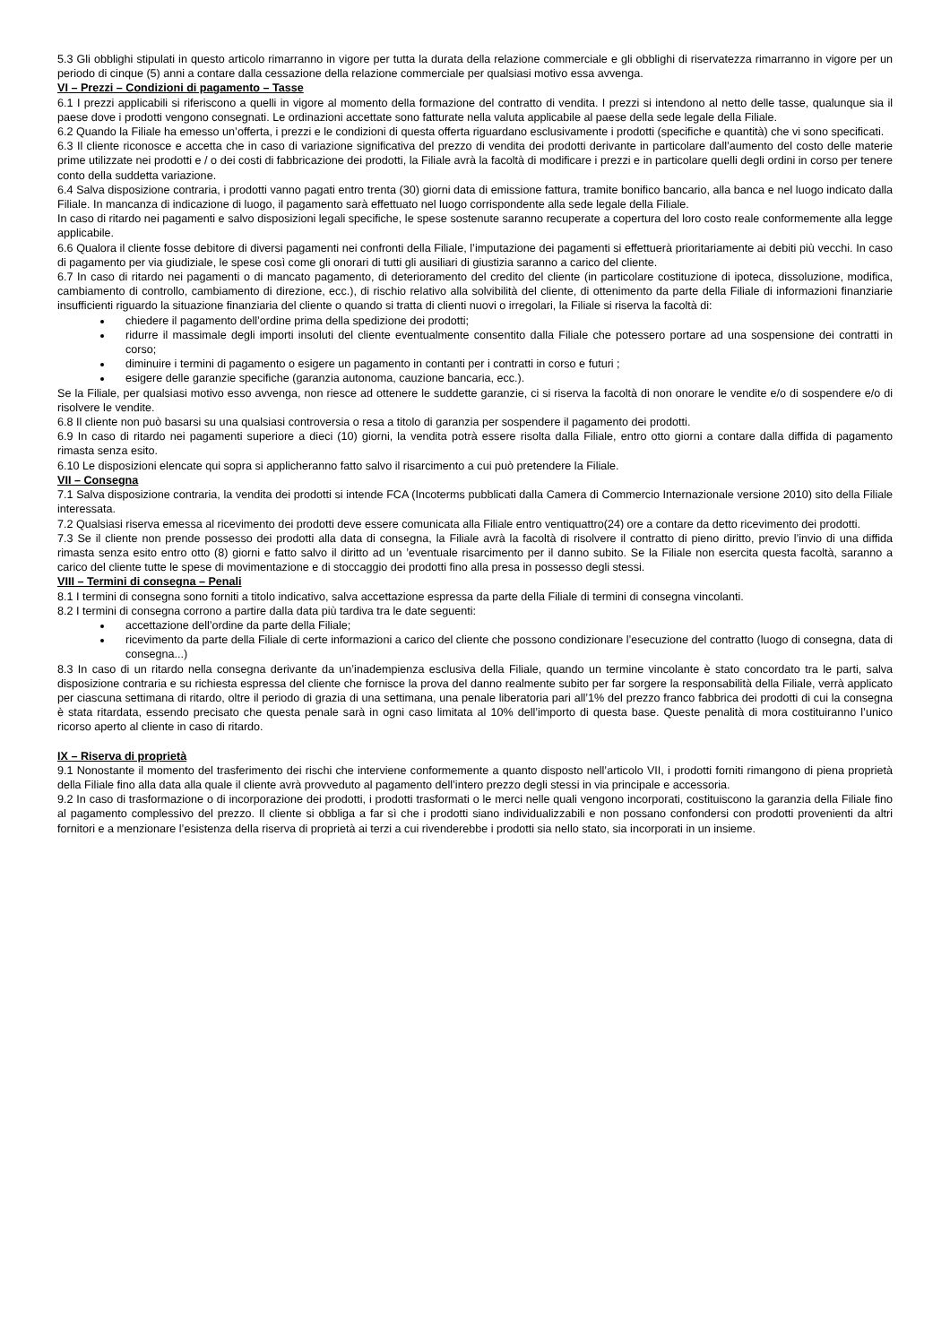5.3 Gli obblighi stipulati in questo articolo rimarranno in vigore per tutta la durata della relazione commerciale e gli obblighi di riservatezza rimarranno in vigore per un periodo di cinque (5) anni a contare dalla cessazione della relazione commerciale per qualsiasi motivo essa avvenga.
VI – Prezzi – Condizioni di pagamento – Tasse
6.1 I prezzi applicabili si riferiscono a quelli in vigore al momento della formazione del contratto di vendita. I prezzi si intendono al netto delle tasse, qualunque sia il paese dove i prodotti vengono consegnati. Le ordinazioni accettate sono fatturate nella valuta applicabile al paese della sede legale della Filiale.
6.2 Quando la Filiale ha emesso un’offerta, i prezzi e le condizioni di questa offerta riguardano esclusivamente i prodotti (specifiche e quantità) che vi sono specificati.
6.3 Il cliente riconosce e accetta che in caso di variazione significativa del prezzo di vendita dei prodotti derivante in particolare dall’aumento del costo delle materie prime utilizzate nei prodotti e / o dei costi di fabbricazione dei prodotti, la Filiale avrà la facoltà di modificare i prezzi e in particolare quelli degli ordini in corso per tenere conto della suddetta variazione.
6.4 Salva disposizione contraria, i prodotti vanno pagati entro trenta (30) giorni data di emissione fattura, tramite bonifico bancario, alla banca e nel luogo indicato dalla Filiale. In mancanza di indicazione di luogo, il pagamento sarà effettuato nel luogo corrispondente alla sede legale della Filiale.
In caso di ritardo nei pagamenti e salvo disposizioni legali specifiche, le spese sostenute saranno recuperate a copertura del loro costo reale conformemente alla legge applicabile.
6.6 Qualora il cliente fosse debitore di diversi pagamenti nei confronti della Filiale, l’imputazione dei pagamenti si effettuerà prioritariamente ai debiti più vecchi. In caso di pagamento per via giudiziale, le spese così come gli onorari di tutti gli ausiliari di giustizia saranno a carico del cliente.
6.7 In caso di ritardo nei pagamenti o di mancato pagamento, di deterioramento del credito del cliente (in particolare costituzione di ipoteca, dissoluzione, modifica, cambiamento di controllo, cambiamento di direzione, ecc.), di rischio relativo alla solvibilità del cliente, di ottenimento da parte della Filiale di informazioni finanziarie insufficienti riguardo la situazione finanziaria del cliente o quando si tratta di clienti nuovi o irregolari, la Filiale si riserva la facoltà di:
chiedere il pagamento dell’ordine prima della spedizione dei prodotti;
ridurre il massimale degli importi insoluti del cliente eventualmente consentito dalla Filiale che potessero portare ad una sospensione dei contratti in corso;
diminuire i termini di pagamento o esigere un pagamento in contanti per i contratti in corso e futuri ;
esigere delle garanzie specifiche (garanzia autonoma, cauzione bancaria, ecc.).
Se la Filiale, per qualsiasi motivo esso avvenga, non riesce ad ottenere le suddette garanzie, ci si riserva la facoltà di non onorare le vendite e/o di sospendere e/o di risolvere le vendite.
6.8 Il cliente non può basarsi su una qualsiasi controversia o resa a titolo di garanzia per sospendere il pagamento dei prodotti.
6.9 In caso di ritardo nei pagamenti superiore a dieci (10) giorni, la vendita potrà essere risolta dalla Filiale, entro otto giorni a contare dalla diffida di pagamento rimasta senza esito.
6.10 Le disposizioni elencate qui sopra si applicheranno fatto salvo il risarcimento a cui può pretendere la Filiale.
VII – Consegna
7.1 Salva disposizione contraria, la vendita dei prodotti si intende FCA (Incoterms pubblicati dalla Camera di Commercio Internazionale versione 2010) sito della Filiale interessata.
7.2 Qualsiasi riserva emessa al ricevimento dei prodotti deve essere comunicata alla Filiale entro ventiquattro(24) ore a contare da detto ricevimento dei prodotti.
7.3 Se il cliente non prende possesso dei prodotti alla data di consegna, la Filiale avrà la facoltà di risolvere il contratto di pieno diritto, previo l’invio di una diffida rimasta senza esito entro otto (8) giorni e fatto salvo il diritto ad un ’eventuale risarcimento per il danno subito. Se la Filiale non esercita questa facoltà, saranno a carico del cliente tutte le spese di movimentazione e di stoccaggio dei prodotti fino alla presa in possesso degli stessi.
VIII – Termini di consegna – Penali
8.1 I termini di consegna sono forniti a titolo indicativo, salva accettazione espressa da parte della Filiale di termini di consegna vincolanti.
8.2 I termini di consegna corrono a partire dalla data più tardiva tra le date seguenti:
accettazione dell’ordine da parte della Filiale;
ricevimento da parte della Filiale di certe informazioni a carico del cliente che possono condizionare l’esecuzione del contratto (luogo di consegna, data di consegna...)
8.3 In caso di un ritardo nella consegna derivante da un’inadempienza esclusiva della Filiale, quando un termine vincolante è stato concordato tra le parti, salva disposizione contraria e su richiesta espressa del cliente che fornisce la prova del danno realmente subito per far sorgere la responsabilità della Filiale, verrà applicato per ciascuna settimana di ritardo, oltre il periodo di grazia di una settimana, una penale liberatoria pari all’1% del prezzo franco fabbrica dei prodotti di cui la consegna è stata ritardata, essendo precisato che questa penale sarà in ogni caso limitata al 10% dell’importo di questa base. Queste penalità di mora costituiranno l’unico ricorso aperto al cliente in caso di ritardo.
IX – Riserva di proprietà
9.1 Nonostante il momento del trasferimento dei rischi che interviene conformemente a quanto disposto nell’articolo VII, i prodotti forniti rimangono di piena proprietà della Filiale fino alla data alla quale il cliente avrà provveduto al pagamento dell’intero prezzo degli stessi in via principale e accessoria.
9.2 In caso di trasformazione o di incorporazione dei prodotti, i prodotti trasformati o le merci nelle quali vengono incorporati, costituiscono la garanzia della Filiale fino al pagamento complessivo del prezzo. Il cliente si obbliga a far sì che i prodotti siano individualizzabili e non possano confondersi con prodotti provenienti da altri fornitori e a menzionare l’esistenza della riserva di proprietà ai terzi a cui rivenderebbe i prodotti sia nello stato, sia incorporati in un insieme.